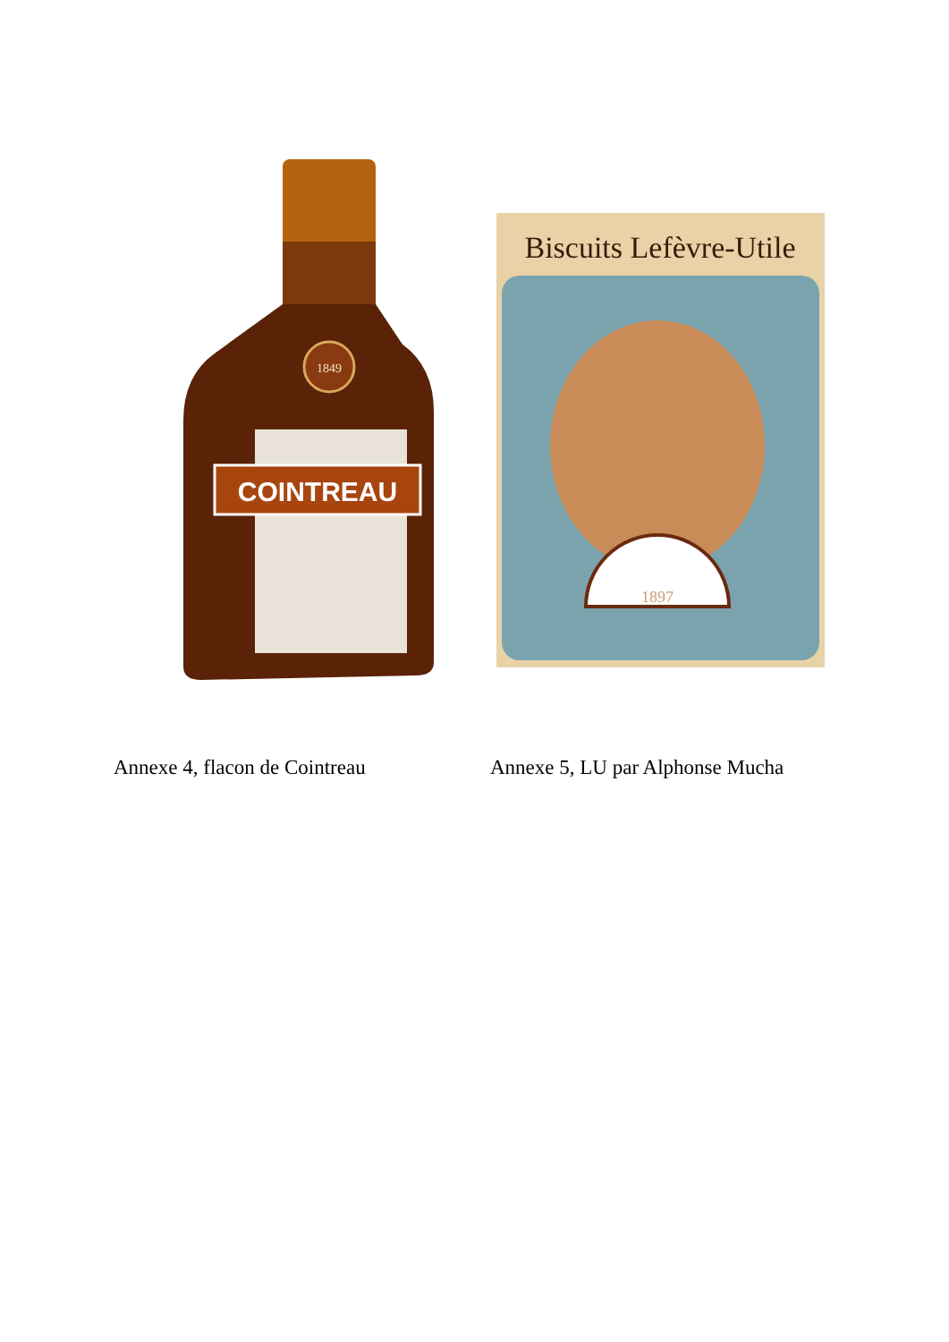1849
COINTREAU
Biscuits Lefèvre-Utile
1897
Annexe 4, flacon de Cointreau Annexe 5, LU par Alphonse Mucha